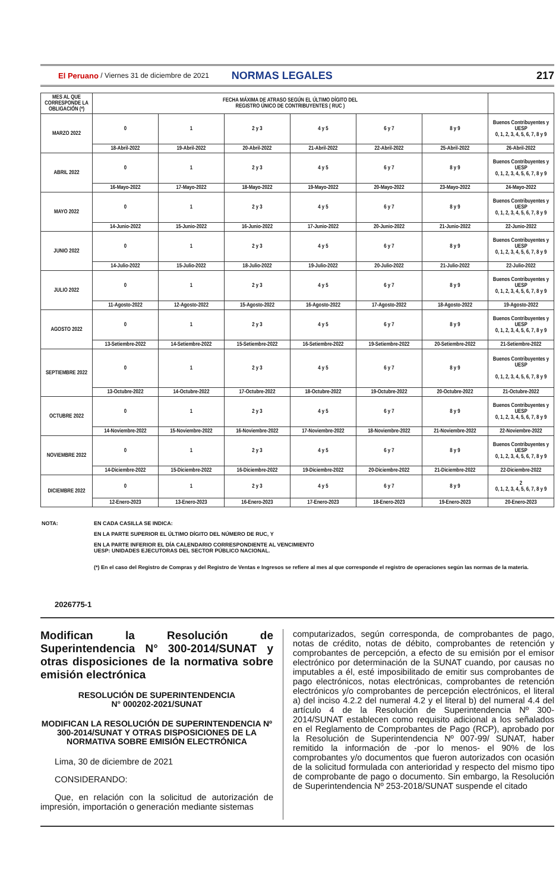El Peruano / Viernes 31 de diciembre de 2021 NORMAS LEGALES 217
| MES AL QUE CORRESPONDE LA OBLIGACIÓN (*) | FECHA MÁXIMA DE ATRASO SEGÚN EL ÚLTIMO DÍGITO DEL REGISTRO ÚNICO DE CONTRIBUYENTES ( RUC ) | | | | | | |
| --- | --- | --- | --- | --- | --- | --- | --- |
| MARZO 2022 | 0 | 1 | 2 y 3 | 4 y 5 | 6 y 7 | 8 y 9 | Buenos Contribuyentes y UESP 0, 1, 2, 3, 4, 5, 6, 7, 8 y 9 |
| | 18-Abril-2022 | 19-Abril-2022 | 20-Abril-2022 | 21-Abril-2022 | 22-Abril-2022 | 25-Abril-2022 | 26-Abril-2022 |
| ABRIL 2022 | 0 | 1 | 2 y 3 | 4 y 5 | 6 y 7 | 8 y 9 | Buenos Contribuyentes y UESP 0, 1, 2, 3, 4, 5, 6, 7, 8 y 9 |
| | 16-Mayo-2022 | 17-Mayo-2022 | 18-Mayo-2022 | 19-Mayo-2022 | 20-Mayo-2022 | 23-Mayo-2022 | 24-Mayo-2022 |
| MAYO 2022 | 0 | 1 | 2 y 3 | 4 y 5 | 6 y 7 | 8 y 9 | Buenos Contribuyentes y UESP 0, 1, 2, 3, 4, 5, 6, 7, 8 y 9 |
| | 14-Junio-2022 | 15-Junio-2022 | 16-Junio-2022 | 17-Junio-2022 | 20-Junio-2022 | 21-Junio-2022 | 22-Junio-2022 |
| JUNIO 2022 | 0 | 1 | 2 y 3 | 4 y 5 | 6 y 7 | 8 y 9 | Buenos Contribuyentes y UESP 0, 1, 2, 3, 4, 5, 6, 7, 8 y 9 |
| | 14-Julio-2022 | 15-Julio-2022 | 18-Julio-2022 | 19-Julio-2022 | 20-Julio-2022 | 21-Julio-2022 | 22-Julio-2022 |
| JULIO 2022 | 0 | 1 | 2 y 3 | 4 y 5 | 6 y 7 | 8 y 9 | Buenos Contribuyentes y UESP 0, 1, 2, 3, 4, 5, 6, 7, 8 y 9 |
| | 11-Agosto-2022 | 12-Agosto-2022 | 15-Agosto-2022 | 16-Agosto-2022 | 17-Agosto-2022 | 18-Agosto-2022 | 19-Agosto-2022 |
| AGOSTO 2022 | 0 | 1 | 2 y 3 | 4 y 5 | 6 y 7 | 8 y 9 | Buenos Contribuyentes y UESP 0, 1, 2, 3, 4, 5, 6, 7, 8 y 9 |
| | 13-Setiembre-2022 | 14-Setiembre-2022 | 15-Setiembre-2022 | 16-Setiembre-2022 | 19-Setiembre-2022 | 20-Setiembre-2022 | 21-Setiembre-2022 |
| SEPTIEMBRE 2022 | 0 | 1 | 2 y 3 | 4 y 5 | 6 y 7 | 8 y 9 | Buenos Contribuyentes y UESP 0, 1, 2, 3, 4, 5, 6, 7, 8 y 9 |
| | 13-Octubre-2022 | 14-Octubre-2022 | 17-Octubre-2022 | 18-Octubre-2022 | 19-Octubre-2022 | 20-Octubre-2022 | 21-Octubre-2022 |
| OCTUBRE 2022 | 0 | 1 | 2 y 3 | 4 y 5 | 6 y 7 | 8 y 9 | Buenos Contribuyentes y UESP 0, 1, 2, 3, 4, 5, 6, 7, 8 y 9 |
| | 14-Noviembre-2022 | 15-Noviembre-2022 | 16-Noviembre-2022 | 17-Noviembre-2022 | 18-Noviembre-2022 | 21-Noviembre-2022 | 22-Noviembre-2022 |
| NOVIEMBRE 2022 | 0 | 1 | 2 y 3 | 4 y 5 | 6 y 7 | 8 y 9 | Buenos Contribuyentes y UESP 0, 1, 2, 3, 4, 5, 6, 7, 8 y 9 |
| | 14-Diciembre-2022 | 15-Diciembre-2022 | 16-Diciembre-2022 | 19-Diciembre-2022 | 20-Diciembre-2022 | 21-Diciembre-2022 | 22-Diciembre-2022 |
| DICIEMBRE 2022 | 0 | 1 | 2 y 3 | 4 y 5 | 6 y 7 | 8 y 9 | 2 0, 1, 2, 3, 4, 5, 6, 7, 8 y 9 |
| | 12-Enero-2023 | 13-Enero-2023 | 16-Enero-2023 | 17-Enero-2023 | 18-Enero-2023 | 19-Enero-2023 | 20-Enero-2023 |
NOTA: EN CADA CASILLA SE INDICA:
EN LA PARTE SUPERIOR EL ÚLTIMO DÍGITO DEL NÚMERO DE RUC, Y
EN LA PARTE INFERIOR EL DÍA CALENDARIO CORRESPONDIENTE AL VENCIMIENTO
UESP: UNIDADES EJECUTORAS DEL SECTOR PÚBLICO NACIONAL.
(*) En el caso del Registro de Compras y del Registro de Ventas e Ingresos se refiere al mes al que corresponde el registro de operaciones según las normas de la materia.
2026775-1
Modifican la Resolución de Superintendencia N° 300-2014/SUNAT y otras disposiciones de la normativa sobre emisión electrónica
RESOLUCIÓN DE SUPERINTENDENCIA
N° 000202-2021/SUNAT
MODIFICAN LA RESOLUCIÓN DE SUPERINTENDENCIA Nº 300-2014/SUNAT Y OTRAS DISPOSICIONES DE LA NORMATIVA SOBRE EMISIÓN ELECTRÓNICA
Lima, 30 de diciembre de 2021
CONSIDERANDO:
Que, en relación con la solicitud de autorización de impresión, importación o generación mediante sistemas
computarizados, según corresponda, de comprobantes de pago, notas de crédito, notas de débito, comprobantes de retención y comprobantes de percepción, a efecto de su emisión por el emisor electrónico por determinación de la SUNAT cuando, por causas no imputables a él, esté imposibilitado de emitir sus comprobantes de pago electrónicos, notas electrónicas, comprobantes de retención electrónicos y/o comprobantes de percepción electrónicos, el literal a) del inciso 4.2.2 del numeral 4.2 y el literal b) del numeral 4.4 del artículo 4 de la Resolución de Superintendencia Nº 300-2014/SUNAT establecen como requisito adicional a los señalados en el Reglamento de Comprobantes de Pago (RCP), aprobado por la Resolución de Superintendencia Nº 007-99/ SUNAT, haber remitido la información de -por lo menos- el 90% de los comprobantes y/o documentos que fueron autorizados con ocasión de la solicitud formulada con anterioridad y respecto del mismo tipo de comprobante de pago o documento. Sin embargo, la Resolución de Superintendencia Nº 253-2018/SUNAT suspende el citado